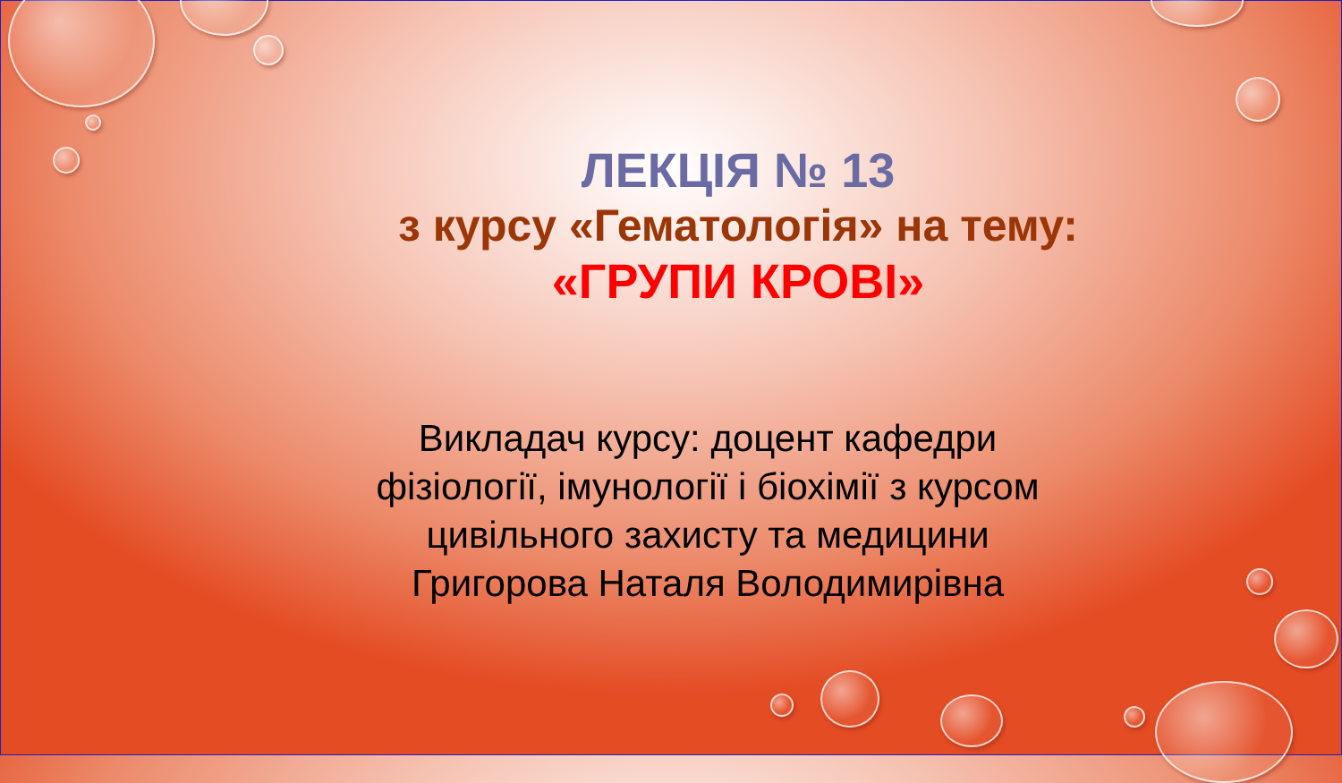ЛЕКЦІЯ № 13
з курсу «Гематологія» на тему:
«ГРУПИ КРОВІ»
Викладач курсу: доцент кафедри
фізіології, імунології і біохімії з курсом
цивільного захисту та медицини
Григорова Наталя Володимирівна